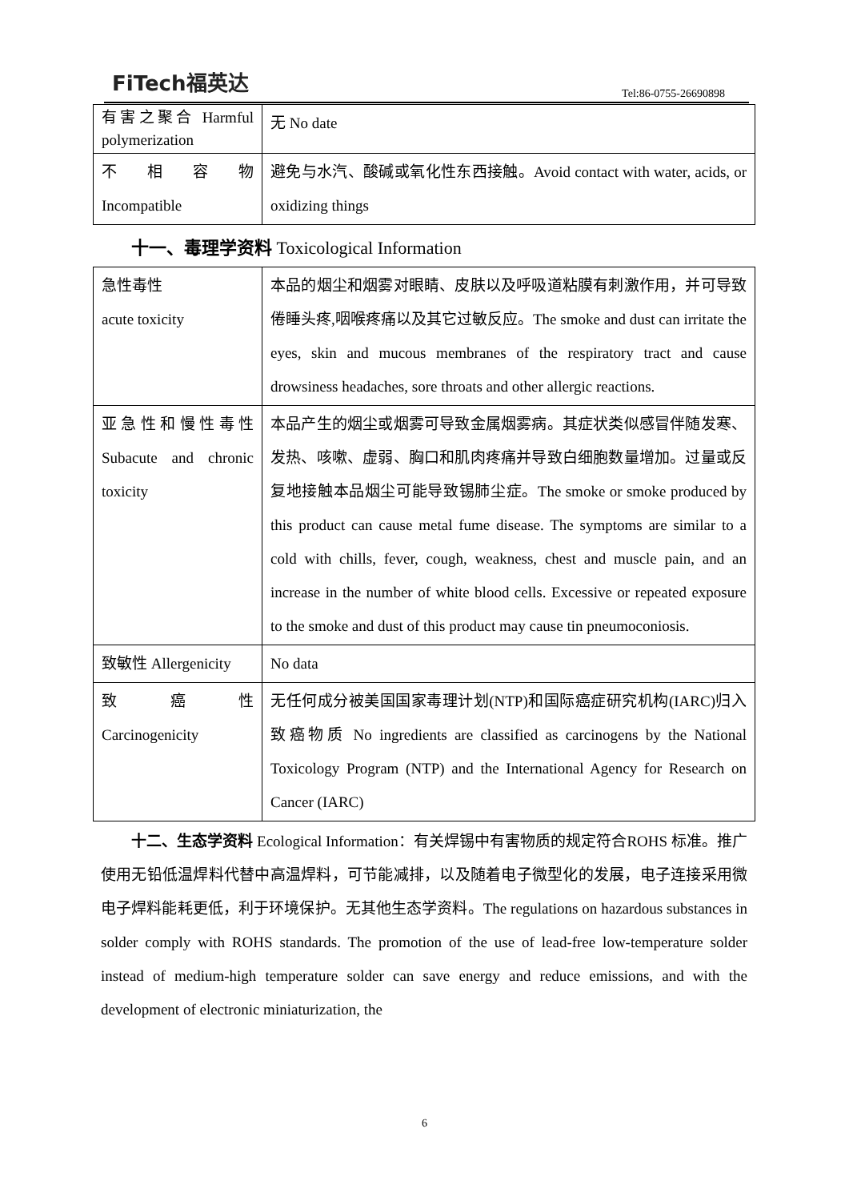FiTech福英达
Tel:86-0755-26690898
| 有害之聚合 Harmful polymerization | 无 No date |
| 不 相 容 物 Incompatible | 避免与水汽、酸碱或氧化性东西接触。Avoid contact with water, acids, or oxidizing things |
十一、毒理学资料 Toxicological Information
| 急性毒性 acute toxicity | 本品的烟尘和烟雾对眼睛、皮肤以及呼吸道粘膜有刺激作用，并可导致倦睡头疼,咽喉疼痛以及其它过敏反应。The smoke and dust can irritate the eyes, skin and mucous membranes of the respiratory tract and cause drowsiness headaches, sore throats and other allergic reactions. |
| 亚急性和慢性毒性 Subacute and chronic toxicity | 本品产生的烟尘或烟雾可导致金属烟雾病。其症状类似感冒伴随发寒、发热、咳嗽、虚弱、胸口和肌肉疼痛并导致白细胞数量增加。过量或反复地接触本品烟尘可能导致锡肺尘症。The smoke or smoke produced by this product can cause metal fume disease. The symptoms are similar to a cold with chills, fever, cough, weakness, chest and muscle pain, and an increase in the number of white blood cells. Excessive or repeated exposure to the smoke and dust of this product may cause tin pneumoconiosis. |
| 致敏性 Allergenicity | No data |
| 致 癌 性 Carcinogenicity | 无任何成分被美国国家毒理计划(NTP)和国际癌症研究机构(IARC)归入致癌物质 No ingredients are classified as carcinogens by the National Toxicology Program (NTP) and the International Agency for Research on Cancer (IARC) |
十二、生态学资料 Ecological Information：有关焊锡中有害物质的规定符合ROHS 标准。推广使用无铅低温焊料代替中高温焊料，可节能减排，以及随着电子微型化的发展，电子连接采用微电子焊料能耗更低，利于环境保护。无其他生态学资料。The regulations on hazardous substances in solder comply with ROHS standards. The promotion of the use of lead-free low-temperature solder instead of medium-high temperature solder can save energy and reduce emissions, and with the development of electronic miniaturization, the
6